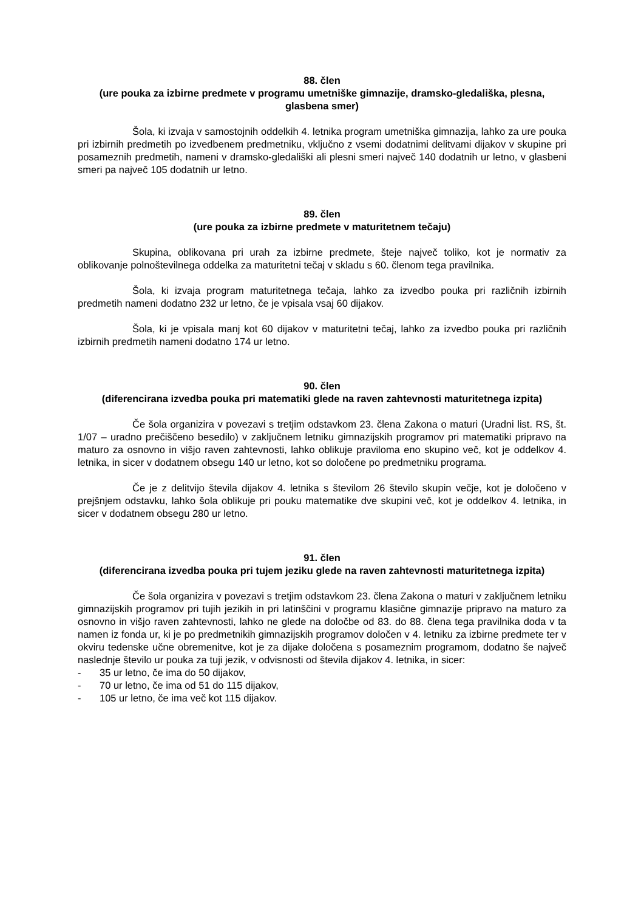88. člen
(ure pouka za izbirne predmete v programu umetniške gimnazije, dramsko-gledališka, plesna, glasbena smer)
Šola, ki izvaja v samostojnih oddelkih 4. letnika program umetniška gimnazija, lahko za ure pouka pri izbirnih predmetih po izvedbenem predmetniku, vključno z vsemi dodatnimi delitvami dijakov v skupine pri posameznih predmetih, nameni v dramsko-gledališki ali plesni smeri največ 140 dodatnih ur letno, v glasbeni smeri pa največ 105 dodatnih ur letno.
89. člen
(ure pouka za izbirne predmete v maturitetnem tečaju)
Skupina, oblikovana pri urah za izbirne predmete, šteje največ toliko, kot je normativ za oblikovanje polnoštevilnega oddelka za maturitetni tečaj v skladu s 60. členom tega pravilnika.
Šola, ki izvaja program maturitetnega tečaja, lahko za izvedbo pouka pri različnih izbirnih predmetih nameni dodatno 232 ur letno, če je vpisala vsaj 60 dijakov.
Šola, ki je vpisala manj kot 60 dijakov v maturitetni tečaj, lahko za izvedbo pouka pri različnih izbirnih predmetih nameni dodatno 174 ur letno.
90. člen
(diferencirana izvedba pouka pri matematiki glede na raven zahtevnosti maturitetnega izpita)
Če šola organizira v povezavi s tretjim odstavkom 23. člena Zakona o maturi (Uradni list. RS, št. 1/07 – uradno prečiščeno besedilo) v zaključnem letniku gimnazijskih programov pri matematiki pripravo na maturo za osnovno in višjo raven zahtevnosti, lahko oblikuje praviloma eno skupino več, kot je oddelkov 4. letnika, in sicer v dodatnem obsegu 140 ur letno, kot so določene po predmetniku programa.
Če je z delitvijo števila dijakov 4. letnika s številom 26 število skupin večje, kot je določeno v prejšnjem odstavku, lahko šola oblikuje pri pouku matematike dve skupini več, kot je oddelkov 4. letnika, in sicer v dodatnem obsegu 280 ur letno.
91. člen
(diferencirana izvedba pouka pri tujem jeziku glede na raven zahtevnosti maturitetnega izpita)
Če šola organizira v povezavi s tretjim odstavkom 23. člena Zakona o maturi v zaključnem letniku gimnazijskih programov pri tujih jezikih in pri latinščini v programu klasične gimnazije pripravo na maturo za osnovno in višjo raven zahtevnosti, lahko ne glede na določbe od 83. do 88. člena tega pravilnika doda v ta namen iz fonda ur, ki je po predmetnikih gimnazijskih programov določen v 4. letniku za izbirne predmete ter v okviru tedenske učne obremenitve, kot je za dijake določena s posameznim programom, dodatno še največ naslednje število ur pouka za tuji jezik, v odvisnosti od števila dijakov 4. letnika, in sicer:
- 35 ur letno, če ima do 50 dijakov,
- 70 ur letno, če ima od 51 do 115 dijakov,
- 105 ur letno, če ima več kot 115 dijakov.